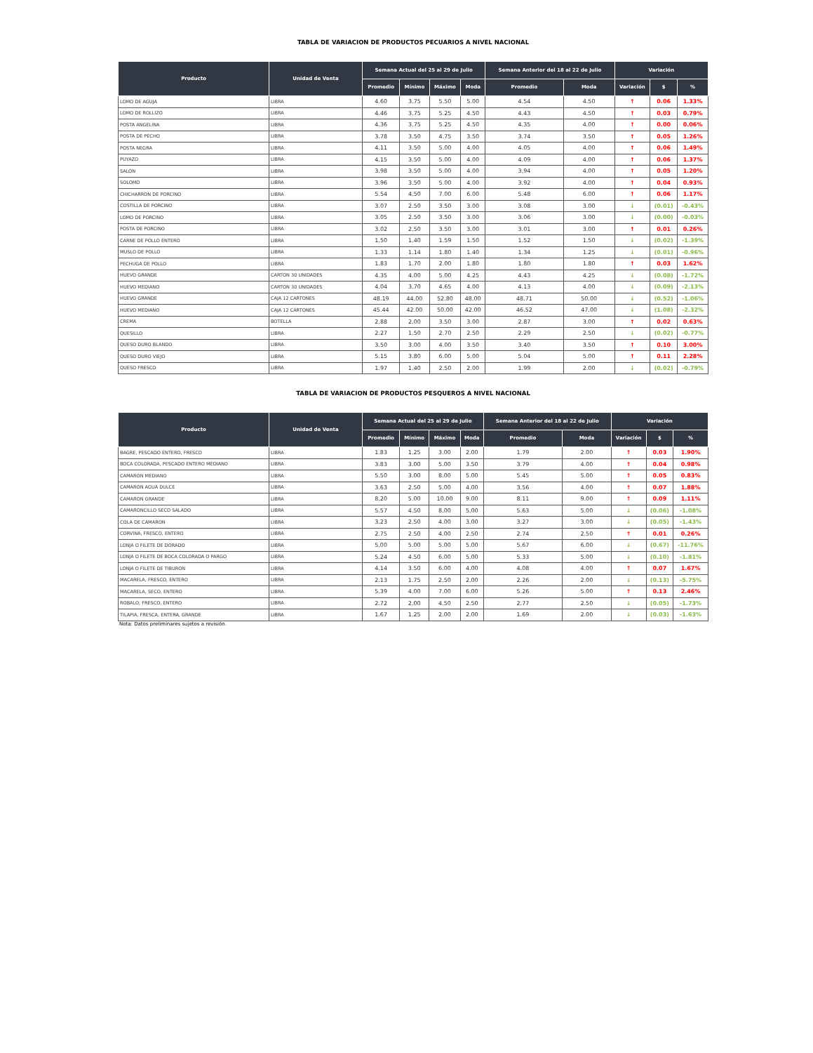TABLA DE VARIACION DE PRODUCTOS PECUARIOS A NIVEL NACIONAL
| Producto | Unidad de Venta | Semana Actual del 25 al 29 de Julio | | | | Semana Anterior del 18 al 22 de Julio | | Variación | | |
| --- | --- | --- | --- | --- | --- | --- | --- | --- | --- | --- |
| | | Promedio | Mínimo | Máximo | Moda | Promedio | Moda | Variación | $ | % |
| LOMO DE AGUJA | LIBRA | 4.60 | 3.75 | 5.50 | 5.00 | 4.54 | 4.50 | ↑ | 0.06 | 1.33% |
| LOMO DE ROLLIZO | LIBRA | 4.46 | 3.75 | 5.25 | 4.50 | 4.43 | 4.50 | ↑ | 0.03 | 0.79% |
| POSTA ANGELINA | LIBRA | 4.36 | 3.75 | 5.25 | 4.50 | 4.35 | 4.00 | ↑ | 0.00 | 0.06% |
| POSTA DE PECHO | LIBRA | 3.78 | 3.50 | 4.75 | 3.50 | 3.74 | 3.50 | ↑ | 0.05 | 1.26% |
| POSTA NEGRA | LIBRA | 4.11 | 3.50 | 5.00 | 4.00 | 4.05 | 4.00 | ↑ | 0.06 | 1.49% |
| PUYAZO | LIBRA | 4.15 | 3.50 | 5.00 | 4.00 | 4.09 | 4.00 | ↑ | 0.06 | 1.37% |
| SALON | LIBRA | 3.98 | 3.50 | 5.00 | 4.00 | 3.94 | 4.00 | ↑ | 0.05 | 1.20% |
| SOLOMO | LIBRA | 3.96 | 3.50 | 5.00 | 4.00 | 3.92 | 4.00 | ↑ | 0.04 | 0.93% |
| CHICHARRON DE PORCINO | LIBRA | 5.54 | 4.50 | 7.00 | 6.00 | 5.48 | 6.00 | ↑ | 0.06 | 1.17% |
| COSTILLA DE PORCINO | LIBRA | 3.07 | 2.50 | 3.50 | 3.00 | 3.08 | 3.00 | ↓ | (0.01) | -0.43% |
| LOMO DE PORCINO | LIBRA | 3.05 | 2.50 | 3.50 | 3.00 | 3.06 | 3.00 | ↓ | (0.00) | -0.03% |
| POSTA DE PORCINO | LIBRA | 3.02 | 2.50 | 3.50 | 3.00 | 3.01 | 3.00 | ↑ | 0.01 | 0.26% |
| CARNE DE POLLO ENTERO | LIBRA | 1.50 | 1.40 | 1.59 | 1.50 | 1.52 | 1.50 | ↓ | (0.02) | -1.39% |
| MUSLO DE POLLO | LIBRA | 1.33 | 1.14 | 1.80 | 1.40 | 1.34 | 1.25 | ↓ | (0.01) | -0.96% |
| PECHUGA DE POLLO | LIBRA | 1.83 | 1.70 | 2.00 | 1.80 | 1.80 | 1.80 | ↑ | 0.03 | 1.62% |
| HUEVO GRANDE | CARTON 30 UNIDADES | 4.35 | 4.00 | 5.00 | 4.25 | 4.43 | 4.25 | ↓ | (0.08) | -1.72% |
| HUEVO MEDIANO | CARTON 30 UNIDADES | 4.04 | 3.70 | 4.65 | 4.00 | 4.13 | 4.00 | ↓ | (0.09) | -2.13% |
| HUEVO GRANDE | CAJA 12 CARTONES | 48.19 | 44.00 | 52.80 | 48.00 | 48.71 | 50.00 | ↓ | (0.52) | -1.06% |
| HUEVO MEDIANO | CAJA 12 CARTONES | 45.44 | 42.00 | 50.00 | 42.00 | 46.52 | 47.00 | ↓ | (1.08) | -2.32% |
| CREMA | BOTELLA | 2.88 | 2.00 | 3.50 | 3.00 | 2.87 | 3.00 | ↑ | 0.02 | 0.63% |
| QUESILLO | LIBRA | 2.27 | 1.50 | 2.70 | 2.50 | 2.29 | 2.50 | ↓ | (0.02) | -0.77% |
| QUESO DURO BLANDO | LIBRA | 3.50 | 3.00 | 4.00 | 3.50 | 3.40 | 3.50 | ↑ | 0.10 | 3.00% |
| QUESO DURO VIEJO | LIBRA | 5.15 | 3.80 | 6.00 | 5.00 | 5.04 | 5.00 | ↑ | 0.11 | 2.28% |
| QUESO FRESCO | LIBRA | 1.97 | 1.40 | 2.50 | 2.00 | 1.99 | 2.00 | ↓ | (0.02) | -0.79% |
TABLA DE VARIACION DE PRODUCTOS PESQUEROS A NIVEL NACIONAL
| Producto | Unidad de Venta | Semana Actual del 25 al 29 de Julio | | | | Semana Anterior del 18 al 22 de Julio | | Variación | | |
| --- | --- | --- | --- | --- | --- | --- | --- | --- | --- | --- |
| | | Promedio | Mínimo | Máximo | Moda | Promedio | Moda | Variación | $ | % |
| BAGRE, PESCADO ENTERO, FRESCO | LIBRA | 1.83 | 1.25 | 3.00 | 2.00 | 1.79 | 2.00 | ↑ | 0.03 | 1.90% |
| BOCA COLORADA, PESCADO ENTERO MEDIANO | LIBRA | 3.83 | 3.00 | 5.00 | 3.50 | 3.79 | 4.00 | ↑ | 0.04 | 0.98% |
| CAMARON MEDIANO | LIBRA | 5.50 | 3.00 | 8.00 | 5.00 | 5.45 | 5.00 | ↑ | 0.05 | 0.83% |
| CAMARON AGUA DULCE | LIBRA | 3.63 | 2.50 | 5.00 | 4.00 | 3.56 | 4.00 | ↑ | 0.07 | 1.88% |
| CAMARON GRANDE | LIBRA | 8.20 | 5.00 | 10.00 | 9.00 | 8.11 | 9.00 | ↑ | 0.09 | 1.11% |
| CAMARONCILLO SECO SALADO | LIBRA | 5.57 | 4.50 | 8.00 | 5.00 | 5.63 | 5.00 | ↓ | (0.06) | -1.08% |
| COLA DE CAMARON | LIBRA | 3.23 | 2.50 | 4.00 | 3.00 | 3.27 | 3.00 | ↓ | (0.05) | -1.43% |
| CORVINA, FRESCO, ENTERO | LIBRA | 2.75 | 2.50 | 4.00 | 2.50 | 2.74 | 2.50 | ↑ | 0.01 | 0.26% |
| LONJA O FILETE DE DORADO | LIBRA | 5.00 | 5.00 | 5.00 | 5.00 | 5.67 | 6.00 | ↓ | (0.67) | -11.76% |
| LONJA O FILETE DE BOCA COLORADA O PARGO | LIBRA | 5.24 | 4.50 | 6.00 | 5.00 | 5.33 | 5.00 | ↓ | (0.10) | -1.81% |
| LONJA O FILETE DE TIBURON | LIBRA | 4.14 | 3.50 | 6.00 | 4.00 | 4.08 | 4.00 | ↑ | 0.07 | 1.67% |
| MACARELA, FRESCO, ENTERO | LIBRA | 2.13 | 1.75 | 2.50 | 2.00 | 2.26 | 2.00 | ↓ | (0.13) | -5.75% |
| MACARELA, SECO, ENTERO | LIBRA | 5.39 | 4.00 | 7.00 | 6.00 | 5.26 | 5.00 | ↑ | 0.13 | 2.46% |
| ROBALO, FRESCO, ENTERO | LIBRA | 2.72 | 2.00 | 4.50 | 2.50 | 2.77 | 2.50 | ↓ | (0.05) | -1.73% |
| TILAPIA, FRESCA, ENTERA, GRANDE | LIBRA | 1.67 | 1.25 | 2.00 | 2.00 | 1.69 | 2.00 | ↓ | (0.03) | -1.63% |
Nota: Datos preliminares sujetos a revisión.